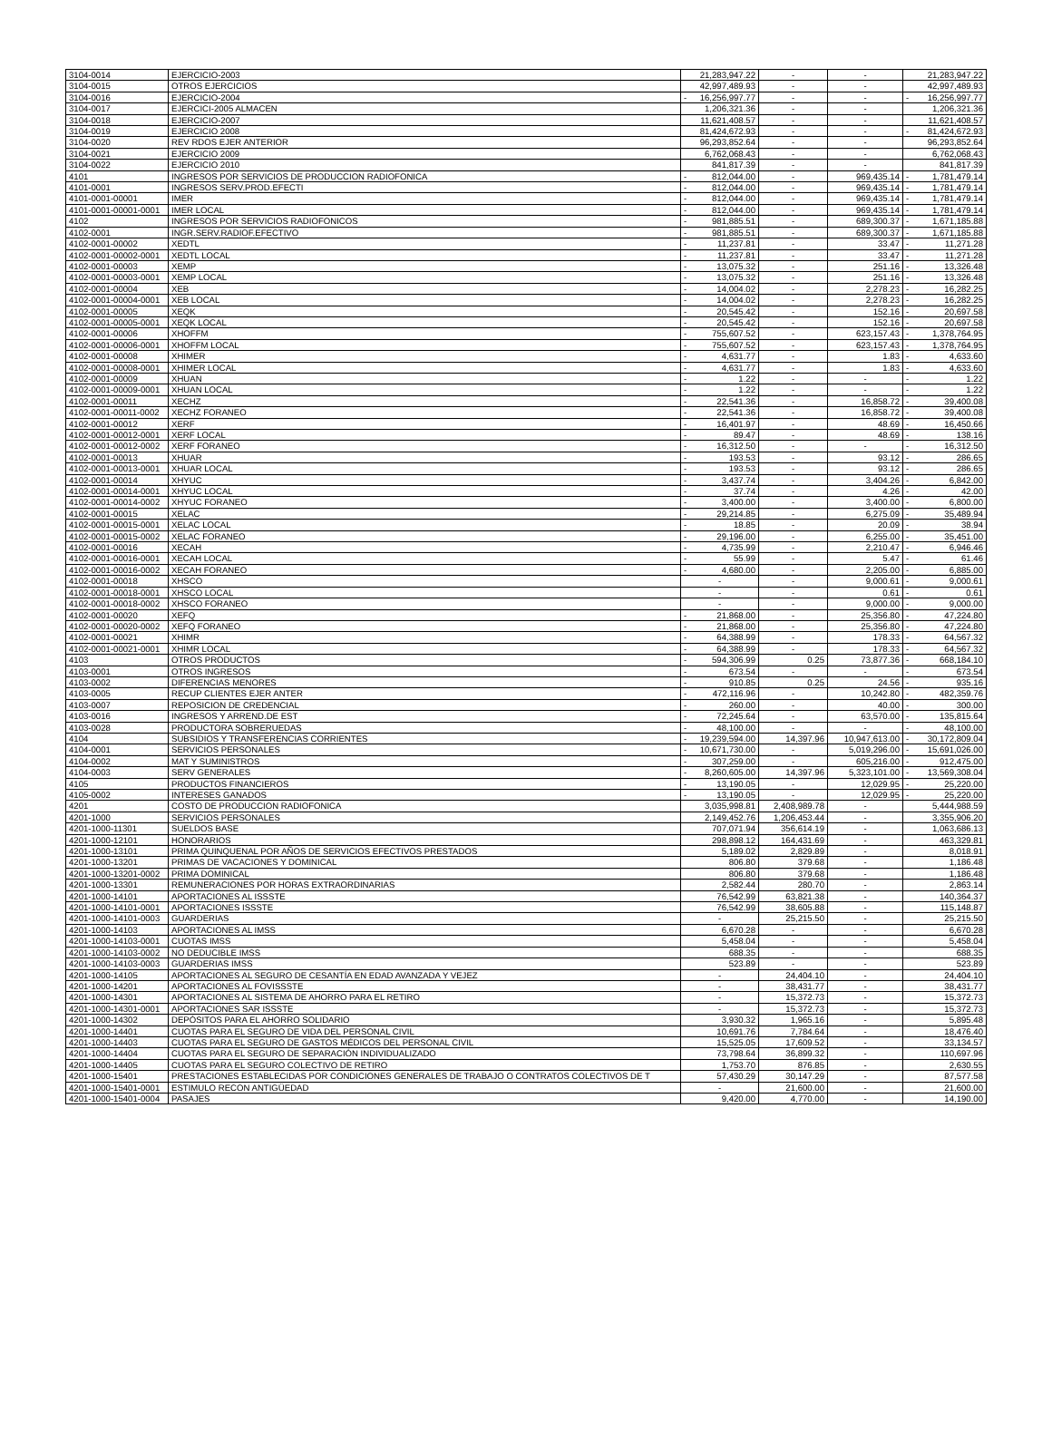| 3104-0014 | EJERCICIO-2003 | 21,283,947.22 | - | - | 21,283,947.22 |
| 3104-0015 | OTROS EJERCICIOS | 42,997,489.93 | - | - | 42,997,489.93 |
| 3104-0016 | EJERCICIO-2004 | - 16,256,997.77 | - | - | - 16,256,997.77 |
| 3104-0017 | EJERCICI-2005 ALMACEN | 1,206,321.36 | - | - | 1,206,321.36 |
| 3104-0018 | EJERCICIO-2007 | 11,621,408.57 | - | - | 11,621,408.57 |
| 3104-0019 | EJERCICIO 2008 | 81,424,672.93 | - | - | - 81,424,672.93 |
| 3104-0020 | REV RDOS EJER ANTERIOR | 96,293,852.64 | - | - | 96,293,852.64 |
| 3104-0021 | EJERCICIO 2009 | 6,762,068.43 | - | - | 6,762,068.43 |
| 3104-0022 | EJERCICIO 2010 | 841,817.39 | - | - | 841,817.39 |
| 4101 | INGRESOS POR SERVICIOS DE PRODUCCION RADIOFONICA | - 812,044.00 | - | 969,435.14 | - 1,781,479.14 |
| 4101-0001 | INGRESOS SERV.PROD.EFECTI | - 812,044.00 | - | 969,435.14 | - 1,781,479.14 |
| 4101-0001-00001 | IMER | - 812,044.00 | - | 969,435.14 | - 1,781,479.14 |
| 4101-0001-00001-0001 | IMER LOCAL | - 812,044.00 | - | 969,435.14 | - 1,781,479.14 |
| 4102 | INGRESOS POR SERVICIOS RADIOFONICOS | - 981,885.51 | - | 689,300.37 | - 1,671,185.88 |
| 4102-0001 | INGR.SERV.RADIOF.EFECTIVO | - 981,885.51 | - | 689,300.37 | - 1,671,185.88 |
| 4102-0001-00002 | XEDTL | - 11,237.81 | - | 33.47 | - 11,271.28 |
| 4102-0001-00002-0001 | XEDTL LOCAL | - 11,237.81 | - | 33.47 | - 11,271.28 |
| 4102-0001-00003 | XEMP | - 13,075.32 | - | 251.16 | - 13,326.48 |
| 4102-0001-00003-0001 | XEMP LOCAL | - 13,075.32 | - | 251.16 | - 13,326.48 |
| 4102-0001-00004 | XEB | - 14,004.02 | - | 2,278.23 | - 16,282.25 |
| 4102-0001-00004-0001 | XEB LOCAL | - 14,004.02 | - | 2,278.23 | - 16,282.25 |
| 4102-0001-00005 | XEQK | - 20,545.42 | - | 152.16 | - 20,697.58 |
| 4102-0001-00005-0001 | XEQK LOCAL | - 20,545.42 | - | 152.16 | - 20,697.58 |
| 4102-0001-00006 | XHOFFM | - 755,607.52 | - | 623,157.43 | - 1,378,764.95 |
| 4102-0001-00006-0001 | XHOFFM LOCAL | - 755,607.52 | - | 623,157.43 | - 1,378,764.95 |
| 4102-0001-00008 | XHIMER | - 4,631.77 | - | 1.83 | - 4,633.60 |
| 4102-0001-00008-0001 | XHIMER LOCAL | - 4,631.77 | - | 1.83 | - 4,633.60 |
| 4102-0001-00009 | XHUAN | - 1.22 | - | - | - 1.22 |
| 4102-0001-00009-0001 | XHUAN LOCAL | - 1.22 | - | - | - 1.22 |
| 4102-0001-00011 | XECHZ | - 22,541.36 | - | 16,858.72 | - 39,400.08 |
| 4102-0001-00011-0002 | XECHZ FORANEO | - 22,541.36 | - | 16,858.72 | - 39,400.08 |
| 4102-0001-00012 | XERF | - 16,401.97 | - | 48.69 | - 16,450.66 |
| 4102-0001-00012-0001 | XERF LOCAL | - 89.47 | - | 48.69 | - 138.16 |
| 4102-0001-00012-0002 | XERF FORANEO | - 16,312.50 | - | - | - 16,312.50 |
| 4102-0001-00013 | XHUAR | - 193.53 | - | 93.12 | - 286.65 |
| 4102-0001-00013-0001 | XHUAR LOCAL | - 193.53 | - | 93.12 | - 286.65 |
| 4102-0001-00014 | XHYUC | - 3,437.74 | - | 3,404.26 | - 6,842.00 |
| 4102-0001-00014-0001 | XHYUC LOCAL | - 37.74 | - | 4.26 | - 42.00 |
| 4102-0001-00014-0002 | XHYUC FORANEO | - 3,400.00 | - | 3,400.00 | - 6,800.00 |
| 4102-0001-00015 | XELAC | - 29,214.85 | - | 6,275.09 | - 35,489.94 |
| 4102-0001-00015-0001 | XELAC LOCAL | - 18.85 | - | 20.09 | - 38.94 |
| 4102-0001-00015-0002 | XELAC FORANEO | - 29,196.00 | - | 6,255.00 | - 35,451.00 |
| 4102-0001-00016 | XECAH | - 4,735.99 | - | 2,210.47 | - 6,946.46 |
| 4102-0001-00016-0001 | XECAH LOCAL | - 55.99 | - | 5.47 | - 61.46 |
| 4102-0001-00016-0002 | XECAH FORANEO | - 4,680.00 | - | 2,205.00 | - 6,885.00 |
| 4102-0001-00018 | XHSCO | - | - | 9,000.61 | - 9,000.61 |
| 4102-0001-00018-0001 | XHSCO LOCAL | - | - | 0.61 | - 0.61 |
| 4102-0001-00018-0002 | XHSCO FORANEO | - | - | 9,000.00 | - 9,000.00 |
| 4102-0001-00020 | XEFQ | - 21,868.00 | - | 25,356.80 | - 47,224.80 |
| 4102-0001-00020-0002 | XEFQ FORANEO | - 21,868.00 | - | 25,356.80 | - 47,224.80 |
| 4102-0001-00021 | XHIMR | - 64,388.99 | - | 178.33 | - 64,567.32 |
| 4102-0001-00021-0001 | XHIMR LOCAL | - 64,388.99 | - | 178.33 | - 64,567.32 |
| 4103 | OTROS PRODUCTOS | - 594,306.99 | 0.25 | 73,877.36 | - 668,184.10 |
| 4103-0001 | OTROS INGRESOS | - 673.54 | - | - | - 673.54 |
| 4103-0002 | DIFERENCIAS MENORES | - 910.85 | 0.25 | 24.56 | - 935.16 |
| 4103-0005 | RECUP CLIENTES EJER ANTER | - 472,116.96 | - | 10,242.80 | - 482,359.76 |
| 4103-0007 | REPOSICION DE CREDENCIAL | - 260.00 | - | 40.00 | - 300.00 |
| 4103-0016 | INGRESOS Y ARREND.DE EST | - 72,245.64 | - | 63,570.00 | - 135,815.64 |
| 4103-0028 | PRODUCTORA SOBRERUEDAS | - 48,100.00 | - | - | - 48,100.00 |
| 4104 | SUBSIDIOS Y TRANSFERENCIAS CORRIENTES | - 19,239,594.00 | 14,397.96 | 10,947,613.00 | - 30,172,809.04 |
| 4104-0001 | SERVICIOS PERSONALES | - 10,671,730.00 | - | 5,019,296.00 | - 15,691,026.00 |
| 4104-0002 | MAT Y SUMINISTROS | - 307,259.00 | - | 605,216.00 | - 912,475.00 |
| 4104-0003 | SERV GENERALES | - 8,260,605.00 | 14,397.96 | 5,323,101.00 | - 13,569,308.04 |
| 4105 | PRODUCTOS FINANCIEROS | - 13,190.05 | - | 12,029.95 | - 25,220.00 |
| 4105-0002 | INTERESES GANADOS | - 13,190.05 | - | 12,029.95 | - 25,220.00 |
| 4201 | COSTO DE PRODUCCION RADIOFONICA | 3,035,998.81 | 2,408,989.78 | - | 5,444,988.59 |
| 4201-1000 | SERVICIOS PERSONALES | 2,149,452.76 | 1,206,453.44 | - | 3,355,906.20 |
| 4201-1000-11301 | SUELDOS BASE | 707,071.94 | 356,614.19 | - | 1,063,686.13 |
| 4201-1000-12101 | HONORARIOS | 298,898.12 | 164,431.69 | - | 463,329.81 |
| 4201-1000-13101 | PRIMA QUINQUENAL POR AÑOS DE SERVICIOS EFECTIVOS PRESTADOS | 5,189.02 | 2,829.89 | - | 8,018.91 |
| 4201-1000-13201 | PRIMAS DE VACACIONES Y DOMINICAL | 806.80 | 379.68 | - | 1,186.48 |
| 4201-1000-13201-0002 | PRIMA DOMINICAL | 806.80 | 379.68 | - | 1,186.48 |
| 4201-1000-13301 | REMUNERACIONES POR HORAS EXTRAORDINARIAS | 2,582.44 | 280.70 | - | 2,863.14 |
| 4201-1000-14101 | APORTACIONES AL ISSSTE | 76,542.99 | 63,821.38 | - | 140,364.37 |
| 4201-1000-14101-0001 | APORTACIONES ISSSTE | 76,542.99 | 38,605.88 | - | 115,148.87 |
| 4201-1000-14101-0003 | GUARDERIAS | - | 25,215.50 | - | 25,215.50 |
| 4201-1000-14103 | APORTACIONES AL IMSS | 6,670.28 | - | - | 6,670.28 |
| 4201-1000-14103-0001 | CUOTAS IMSS | 5,458.04 | - | - | 5,458.04 |
| 4201-1000-14103-0002 | NO DEDUCIBLE IMSS | 688.35 | - | - | 688.35 |
| 4201-1000-14103-0003 | GUARDERIAS IMSS | 523.89 | - | - | 523.89 |
| 4201-1000-14105 | APORTACIONES AL SEGURO DE CESANTÍA EN EDAD AVANZADA Y VEJEZ | - | 24,404.10 | - | 24,404.10 |
| 4201-1000-14201 | APORTACIONES AL FOVISSSTE | - | 38,431.77 | - | 38,431.77 |
| 4201-1000-14301 | APORTACIONES AL SISTEMA DE AHORRO PARA EL RETIRO | - | 15,372.73 | - | 15,372.73 |
| 4201-1000-14301-0001 | APORTACIONES SAR ISSSTE | - | 15,372.73 | - | 15,372.73 |
| 4201-1000-14302 | DEPÓSITOS PARA EL AHORRO SOLIDARIO | 3,930.32 | 1,965.16 | - | 5,895.48 |
| 4201-1000-14401 | CUOTAS PARA EL SEGURO DE VIDA DEL PERSONAL CIVIL | 10,691.76 | 7,784.64 | - | 18,476.40 |
| 4201-1000-14403 | CUOTAS PARA EL SEGURO DE GASTOS MÉDICOS DEL PERSONAL CIVIL | 15,525.05 | 17,609.52 | - | 33,134.57 |
| 4201-1000-14404 | CUOTAS PARA EL SEGURO DE SEPARACIÓN INDIVIDUALIZADO | 73,798.64 | 36,899.32 | - | 110,697.96 |
| 4201-1000-14405 | CUOTAS PARA EL SEGURO COLECTIVO DE RETIRO | 1,753.70 | 876.85 | - | 2,630.55 |
| 4201-1000-15401 | PRESTACIONES ESTABLECIDAS POR CONDICIONES GENERALES DE TRABAJO O CONTRATOS COLECTIVOS DE T | 57,430.29 | 30,147.29 | - | 87,577.58 |
| 4201-1000-15401-0001 | ESTIMULO RECON ANTIGÜEDAD | - | 21,600.00 | - | 21,600.00 |
| 4201-1000-15401-0004 | PASAJES | 9,420.00 | 4,770.00 | - | 14,190.00 |